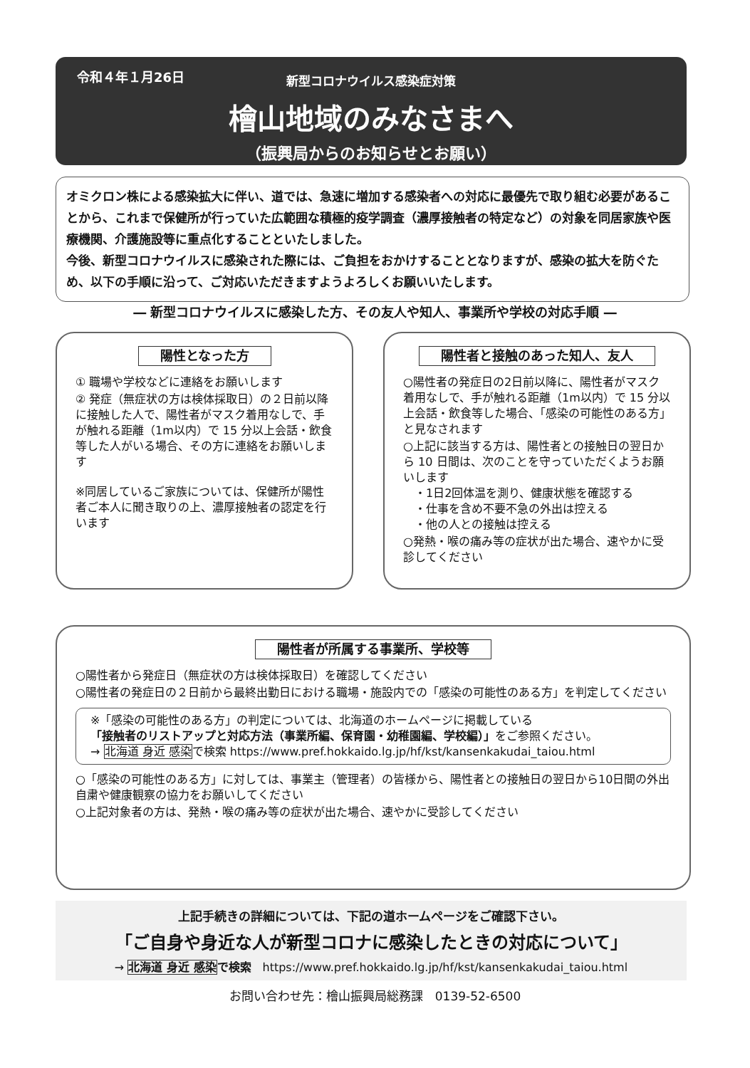令和４年１月26日
新型コロナウイルス感染症対策
檜山地域のみなさまへ
（振興局からのお知らせとお願い）
オミクロン株による感染拡大に伴い、道では、急速に増加する感染者への対応に最優先で取り組む必要があることから、これまで保健所が行っていた広範囲な積極的疫学調査（濃厚接触者の特定など）の対象を同居家族や医療機関、介護施設等に重点化することといたしました。
今後、新型コロナウイルスに感染された際には、ご負担をおかけすることとなりますが、感染の拡大を防ぐため、以下の手順に沿って、ご対応いただきますようよろしくお願いいたします。
― 新型コロナウイルスに感染した方、その友人や知人、事業所や学校の対応手順 ―
陽性となった方
① 職場や学校などに連絡をお願いします
② 発症（無症状の方は検体採取日）の２日前以降に接触した人で、陽性者がマスク着用なしで、手が触れる距離（1m以内）で 15 分以上会話・飲食等した人がいる場合、その方に連絡をお願いします
※同居しているご家族については、保健所が陽性者ご本人に聞き取りの上、濃厚接触者の認定を行います
陽性者と接触のあった知人、友人
○陽性者の発症日の2日前以降に、陽性者がマスク着用なしで、手が触れる距離（1m以内）で 15 分以上会話・飲食等した場合、「感染の可能性のある方」と見なされます
○上記に該当する方は、陽性者との接触日の翌日から 10 日間は、次のことを守っていただくようお願いします
　・1日2回体温を測り、健康状態を確認する
　・仕事を含め不要不急の外出は控える
　・他の人との接触は控える
○発熱・喉の痛み等の症状が出た場合、速やかに受診してください
陽性者が所属する事業所、学校等
○陽性者から発症日（無症状の方は検体採取日）を確認してください
○陽性者の発症日の２日前から最終出勤日における職場・施設内での「感染の可能性のある方」を判定してください
※「感染の可能性のある方」の判定については、北海道のホームページに掲載している
「接触者のリストアップと対応方法（事業所編、保育園・幼稚園編、学校編）」をご参照ください。
→ 北海道 身近 感染で検索 https://www.pref.hokkaido.lg.jp/hf/kst/kansenkakudai_taiou.html
○「感染の可能性のある方」に対しては、事業主（管理者）の皆様から、陽性者との接触日の翌日から10日間の外出自粛や健康観察の協力をお願いしてください
○上記対象者の方は、発熱・喉の痛み等の症状が出た場合、速やかに受診してください
上記手続きの詳細については、下記の道ホームページをご確認下さい。
「ご自身や身近な人が新型コロナに感染したときの対応について」
→ 北海道 身近 感染 で検索　https://www.pref.hokkaido.lg.jp/hf/kst/kansenkakudai_taiou.html
お問い合わせ先：檜山振興局総務課　0139-52-6500